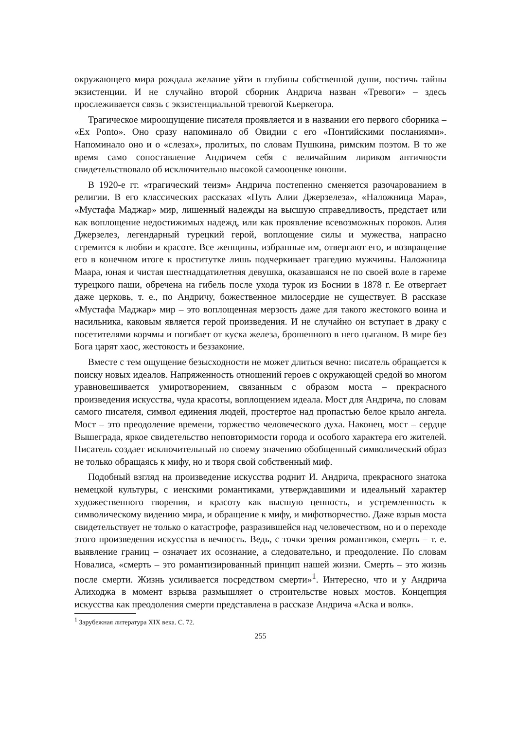окружающего мира рождала желание уйти в глубины собственной души, постичь тайны экзистенции. И не случайно второй сборник Андрича назван «Тревоги» – здесь прослеживается связь с экзистенциальной тревогой Кьеркегора.
Трагическое мироощущение писателя проявляется и в названии его первого сборника – «Ex Ponto». Оно сразу напоминало об Овидии с его «Понтийскими посланиями». Напоминало оно и о «слезах», пролитых, по словам Пушкина, римским поэтом. В то же время само сопоставление Андричем себя с величайшим лириком античности свидетельствовало об исключительно высокой самооценке юноши.
В 1920-е гг. «трагический теизм» Андрича постепенно сменяется разочарованием в религии. В его классических рассказах «Путь Алии Джерзелеза», «Наложница Мара», «Мустафа Маджар» мир, лишенный надежды на высшую справедливость, предстает или как воплощение недостижимых надежд, или как проявление всевозможных пороков. Алия Джерзелез, легендарный турецкий герой, воплощение силы и мужества, напрасно стремится к любви и красоте. Все женщины, избранные им, отвергают его, и возвращение его в конечном итоге к проститутке лишь подчеркивает трагедию мужчины. Наложница Маара, юная и чистая шестнадцатилетняя девушка, оказавшаяся не по своей воле в гареме турецкого паши, обречена на гибель после ухода турок из Боснии в 1878 г. Ее отвергает даже церковь, т. е., по Андричу, божественное милосердие не существует. В рассказе «Мустафа Маджар» мир – это воплощенная мерзость даже для такого жестокого воина и насильника, каковым является герой произведения. И не случайно он вступает в драку с посетителями корчмы и погибает от куска железа, брошенного в него цыганом. В мире без Бога царят хаос, жестокость и беззаконие.
Вместе с тем ощущение безысходности не может длиться вечно: писатель обращается к поиску новых идеалов. Напряженность отношений героев с окружающей средой во многом уравновешивается умиротворением, связанным с образом моста – прекрасного произведения искусства, чуда красоты, воплощением идеала. Мост для Андрича, по словам самого писателя, символ единения людей, простертое над пропастью белое крыло ангела. Мост – это преодоление времени, торжество человеческого духа. Наконец, мост – сердце Вышеграда, яркое свидетельство неповторимости города и особого характера его жителей. Писатель создает исключительный по своему значению обобщенный символический образ не только обращаясь к мифу, но и творя свой собственный миф.
Подобный взгляд на произведение искусства роднит И. Андрича, прекрасного знатока немецкой культуры, с иенскими романтиками, утверждавшими и идеальный характер художественного творения, и красоту как высшую ценность, и устремленность к символическому видению мира, и обращение к мифу, и мифотворчество. Даже взрыв моста свидетельствует не только о катастрофе, разразившейся над человечеством, но и о переходе этого произведения искусства в вечность. Ведь, с точки зрения романтиков, смерть – т. е. выявление границ – означает их осознание, а следовательно, и преодоление. По словам Новалиса, «смерть – это романтизированный принцип нашей жизни. Смерть – это жизнь после смерти. Жизнь усиливается посредством смерти»<sup>1</sup>. Интересно, что и у Андрича Алиходжа в момент взрыва размышляет о строительстве новых мостов. Концепция искусства как преодоления смерти представлена в рассказе Андрича «Аска и волк».
<sup>1</sup> Зарубежная литература XIX века. С. 72.
255